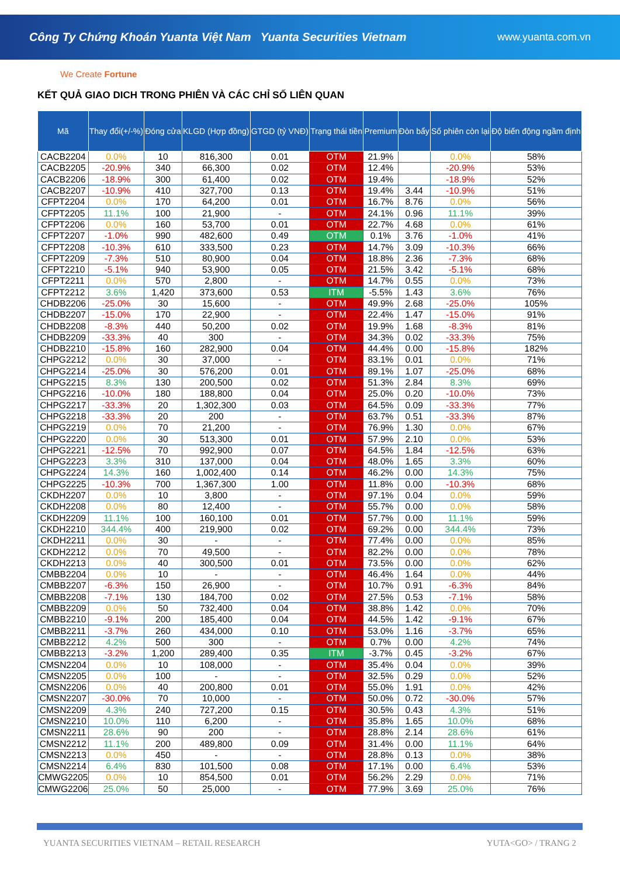Công Ty Chứng Khoán Yuanta Việt Nam Yuanta Securities Vietnam www.yuanta.com.vn
We Create Fortune
KẾT QUẢ GIAO DICH TRONG PHIÊN VÀ CÁC CHỈ SỐ LIÊN QUAN
| Mã | Thay đổi(+/-%) | Đóng cửa | KLGD (Hợp đồng) | GTGD (tỷ VNĐ) | Trạng thái tiền | Premium | Đòn bẩy | Số phiên còn lại | Độ biến động ngầm định |
| --- | --- | --- | --- | --- | --- | --- | --- | --- | --- |
| CACB2204 | 0.0% | 10 | 816,300 | 0.01 | OTM | 21.9% | | 0.0% | 58% |
| CACB2205 | -20.9% | 340 | 66,300 | 0.02 | OTM | 12.4% | | -20.9% | 53% |
| CACB2206 | -18.9% | 300 | 61,400 | 0.02 | OTM | 19.4% | | -18.9% | 52% |
| CACB2207 | -10.9% | 410 | 327,700 | 0.13 | OTM | 19.4% | 3.44 | -10.9% | 51% |
| CFPT2204 | 0.0% | 170 | 64,200 | 0.01 | OTM | 16.7% | 8.76 | 0.0% | 56% |
| CFPT2205 | 11.1% | 100 | 21,900 | - | OTM | 24.1% | 0.96 | 11.1% | 39% |
| CFPT2206 | 0.0% | 160 | 53,700 | 0.01 | OTM | 22.7% | 4.68 | 0.0% | 61% |
| CFPT2207 | -1.0% | 990 | 482,600 | 0.49 | OTM | 0.1% | 3.76 | -1.0% | 41% |
| CFPT2208 | -10.3% | 610 | 333,500 | 0.23 | OTM | 14.7% | 3.09 | -10.3% | 66% |
| CFPT2209 | -7.3% | 510 | 80,900 | 0.04 | OTM | 18.8% | 2.36 | -7.3% | 68% |
| CFPT2210 | -5.1% | 940 | 53,900 | 0.05 | OTM | 21.5% | 3.42 | -5.1% | 68% |
| CFPT2211 | 0.0% | 570 | 2,800 | - | OTM | 14.7% | 0.55 | 0.0% | 73% |
| CFPT2212 | 3.6% | 1,420 | 373,600 | 0.53 | ITM | -5.5% | 1.43 | 3.6% | 76% |
| CHDB2206 | -25.0% | 30 | 15,600 | - | OTM | 49.9% | 2.68 | -25.0% | 105% |
| CHDB2207 | -15.0% | 170 | 22,900 | - | OTM | 22.4% | 1.47 | -15.0% | 91% |
| CHDB2208 | -8.3% | 440 | 50,200 | 0.02 | OTM | 19.9% | 1.68 | -8.3% | 81% |
| CHDB2209 | -33.3% | 40 | 300 | - | OTM | 34.3% | 0.02 | -33.3% | 75% |
| CHDB2210 | -15.8% | 160 | 282,900 | 0.04 | OTM | 44.4% | 0.00 | -15.8% | 182% |
| CHPG2212 | 0.0% | 30 | 37,000 | - | OTM | 83.1% | 0.01 | 0.0% | 71% |
| CHPG2214 | -25.0% | 30 | 576,200 | 0.01 | OTM | 89.1% | 1.07 | -25.0% | 68% |
| CHPG2215 | 8.3% | 130 | 200,500 | 0.02 | OTM | 51.3% | 2.84 | 8.3% | 69% |
| CHPG2216 | -10.0% | 180 | 188,800 | 0.04 | OTM | 25.0% | 0.20 | -10.0% | 73% |
| CHPG2217 | -33.3% | 20 | 1,302,300 | 0.03 | OTM | 64.5% | 0.09 | -33.3% | 77% |
| CHPG2218 | -33.3% | 20 | 200 | - | OTM | 63.7% | 0.51 | -33.3% | 87% |
| CHPG2219 | 0.0% | 70 | 21,200 | - | OTM | 76.9% | 1.30 | 0.0% | 67% |
| CHPG2220 | 0.0% | 30 | 513,300 | 0.01 | OTM | 57.9% | 2.10 | 0.0% | 53% |
| CHPG2221 | -12.5% | 70 | 992,900 | 0.07 | OTM | 64.5% | 1.84 | -12.5% | 63% |
| CHPG2223 | 3.3% | 310 | 137,000 | 0.04 | OTM | 48.0% | 1.65 | 3.3% | 60% |
| CHPG2224 | 14.3% | 160 | 1,002,400 | 0.14 | OTM | 46.2% | 0.00 | 14.3% | 75% |
| CHPG2225 | -10.3% | 700 | 1,367,300 | 1.00 | OTM | 11.8% | 0.00 | -10.3% | 68% |
| CKDH2207 | 0.0% | 10 | 3,800 | - | OTM | 97.1% | 0.04 | 0.0% | 59% |
| CKDH2208 | 0.0% | 80 | 12,400 | - | OTM | 55.7% | 0.00 | 0.0% | 58% |
| CKDH2209 | 11.1% | 100 | 160,100 | 0.01 | OTM | 57.7% | 0.00 | 11.1% | 59% |
| CKDH2210 | 344.4% | 400 | 219,900 | 0.02 | OTM | 69.2% | 0.00 | 344.4% | 73% |
| CKDH2211 | 0.0% | 30 | - | - | OTM | 77.4% | 0.00 | 0.0% | 85% |
| CKDH2212 | 0.0% | 70 | 49,500 | - | OTM | 82.2% | 0.00 | 0.0% | 78% |
| CKDH2213 | 0.0% | 40 | 300,500 | 0.01 | OTM | 73.5% | 0.00 | 0.0% | 62% |
| CMBB2204 | 0.0% | 10 | - | - | OTM | 46.4% | 1.64 | 0.0% | 44% |
| CMBB2207 | -6.3% | 150 | 26,900 | - | OTM | 10.7% | 0.91 | -6.3% | 84% |
| CMBB2208 | -7.1% | 130 | 184,700 | 0.02 | OTM | 27.5% | 0.53 | -7.1% | 58% |
| CMBB2209 | 0.0% | 50 | 732,400 | 0.04 | OTM | 38.8% | 1.42 | 0.0% | 70% |
| CMBB2210 | -9.1% | 200 | 185,400 | 0.04 | OTM | 44.5% | 1.42 | -9.1% | 67% |
| CMBB2211 | -3.7% | 260 | 434,000 | 0.10 | OTM | 53.0% | 1.16 | -3.7% | 65% |
| CMBB2212 | 4.2% | 500 | 300 | - | OTM | 0.7% | 0.00 | 4.2% | 74% |
| CMBB2213 | -3.2% | 1,200 | 289,400 | 0.35 | ITM | -3.7% | 0.45 | -3.2% | 67% |
| CMSN2204 | 0.0% | 10 | 108,000 | - | OTM | 35.4% | 0.04 | 0.0% | 39% |
| CMSN2205 | 0.0% | 100 | - | - | OTM | 32.5% | 0.29 | 0.0% | 52% |
| CMSN2206 | 0.0% | 40 | 200,800 | 0.01 | OTM | 55.0% | 1.91 | 0.0% | 42% |
| CMSN2207 | -30.0% | 70 | 10,000 | - | OTM | 50.0% | 0.72 | -30.0% | 57% |
| CMSN2209 | 4.3% | 240 | 727,200 | 0.15 | OTM | 30.5% | 0.43 | 4.3% | 51% |
| CMSN2210 | 10.0% | 110 | 6,200 | - | OTM | 35.8% | 1.65 | 10.0% | 68% |
| CMSN2211 | 28.6% | 90 | 200 | - | OTM | 28.8% | 2.14 | 28.6% | 61% |
| CMSN2212 | 11.1% | 200 | 489,800 | 0.09 | OTM | 31.4% | 0.00 | 11.1% | 64% |
| CMSN2213 | 0.0% | 450 | - | - | OTM | 28.8% | 0.13 | 0.0% | 38% |
| CMSN2214 | 6.4% | 830 | 101,500 | 0.08 | OTM | 17.1% | 0.00 | 6.4% | 53% |
| CMWG2205 | 0.0% | 10 | 854,500 | 0.01 | OTM | 56.2% | 2.29 | 0.0% | 71% |
| CMWG2206 | 25.0% | 50 | 25,000 | - | OTM | 77.9% | 3.69 | 25.0% | 76% |
YUANTA SECURITIES VIETNAM – RETAIL RESEARCH YUTA<GO> / TRANG 2